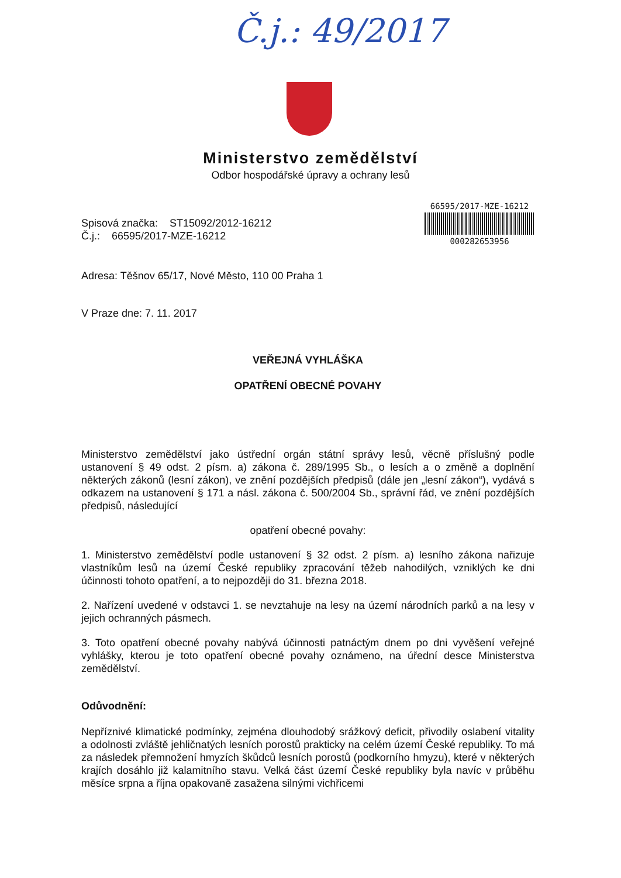Č.j.: 49/2017
Ministerstvo zemědělství
Odbor hospodářské úpravy a ochrany lesů
Spisová značka: ST15092/2012-16212
Č.j.: 66595/2017-MZE-16212
66595/2017-MZE-16212
000282653956
Adresa: Těšnov 65/17, Nové Město, 110 00 Praha 1
V Praze dne: 7. 11. 2017
VEŘEJNÁ VYHLÁŠKA
OPATŘENÍ OBECNÉ POVAHY
Ministerstvo zemědělství jako ústřední orgán státní správy lesů, věcně příslušný podle ustanovení § 49 odst. 2 písm. a) zákona č. 289/1995 Sb., o lesích a o změně a doplnění některých zákonů (lesní zákon), ve znění pozdějších předpisů (dále jen „lesní zákon“), vydává s odkazem na ustanovení § 171 a násl. zákona č. 500/2004 Sb., správní řád, ve znění pozdějších předpisů, následující
opatření obecné povahy:
1. Ministerstvo zemědělství podle ustanovení § 32 odst. 2 písm. a) lesního zákona nařizuje vlastníkům lesů na území České republiky zpracování těžeb nahodilých, vzniklých ke dni účinnosti tohoto opatření, a to nejpozději do 31. března 2018.
2. Nařízení uvedené v odstavci 1. se nevztahuje na lesy na území národních parků a na lesy v jejich ochranných pásmech.
3. Toto opatření obecné povahy nabývá účinnosti patnáctým dnem po dni vyvěšení veřejné vyhlášky, kterou je toto opatření obecné povahy oznámeno, na úřední desce Ministerstva zemědělství.
Odůvodnění:
Nepříznivé klimatické podmínky, zejména dlouhodobý srážkový deficit, přivodily oslabení vitality a odolnosti zvláště jehličnatých lesních porostů prakticky na celém území České republiky. To má za následek přemnožení hmyzích škůdců lesních porostů (podkorního hmyzu), které v některých krajích dosáhlo již kalamitního stavu. Velká část území České republiky byla navíc v průběhu měsíce srpna a října opakovaně zasažena silnými vichřicemi